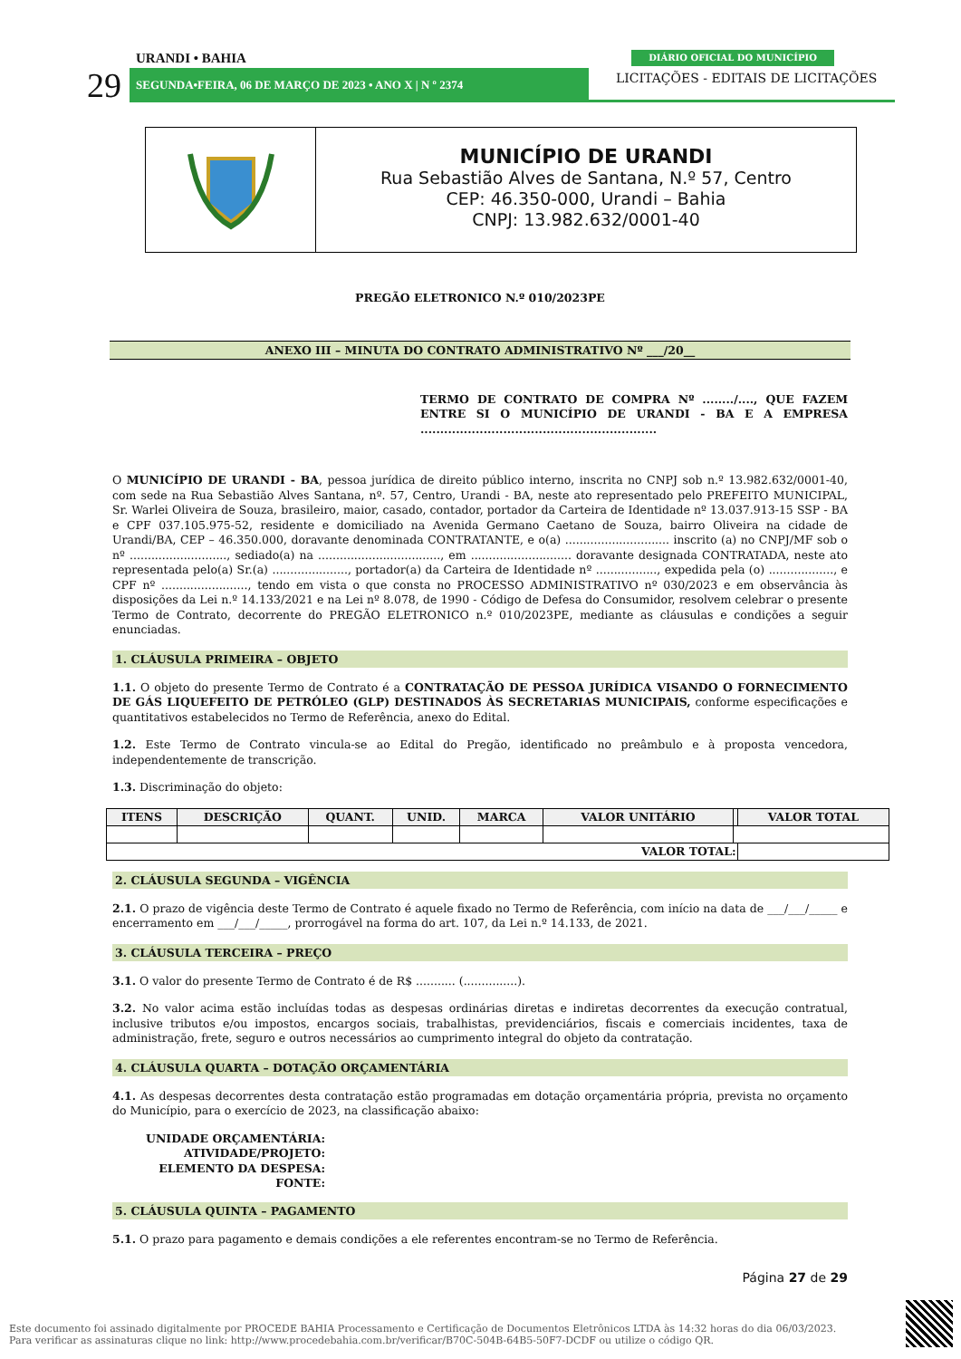URANDI • BAHIA
29 SEGUNDA•FEIRA, 06 DE MARÇO DE 2023 • ANO X | N º 2374
DIÁRIO OFICIAL DO MUNICÍPIO
LICITAÇÕES - EDITAIS DE LICITAÇÕES
MUNICÍPIO DE URANDI
Rua Sebastião Alves de Santana, N.º 57, Centro
CEP: 46.350-000, Urandi – Bahia
CNPJ: 13.982.632/0001-40
PREGÃO ELETRONICO N.º 010/2023PE
ANEXO III – MINUTA DO CONTRATO ADMINISTRATIVO Nº ___/20__
TERMO DE CONTRATO DE COMPRA Nº ......../...., QUE FAZEM ENTRE SI O MUNICÍPIO DE URANDI - BA E A EMPRESA ............................................................
O MUNICÍPIO DE URANDI - BA, pessoa jurídica de direito público interno, inscrita no CNPJ sob n.º 13.982.632/0001-40, com sede na Rua Sebastião Alves Santana, nº. 57, Centro, Urandi - BA, neste ato representado pelo PREFEITO MUNICIPAL, Sr. Warlei Oliveira de Souza, brasileiro, maior, casado, contador, portador da Carteira de Identidade nº 13.037.913-15 SSP - BA e CPF 037.105.975-52, residente e domiciliado na Avenida Germano Caetano de Souza, bairro Oliveira na cidade de Urandi/BA, CEP – 46.350.000, doravante denominada CONTRATANTE, e o(a) ............................. inscrito (a) no CNPJ/MF sob o nº ..........................., sediado(a) na .................................., em ............................ doravante designada CONTRATADA, neste ato representada pelo(a) Sr.(a) ....................., portador(a) da Carteira de Identidade nº ................., expedida pela (o) .................., e CPF nº ........................, tendo em vista o que consta no PROCESSO ADMINISTRATIVO nº 030/2023 e em observância às disposições da Lei n.º 14.133/2021 e na Lei nº 8.078, de 1990 - Código de Defesa do Consumidor, resolvem celebrar o presente Termo de Contrato, decorrente do PREGÃO ELETRONICO n.º 010/2023PE, mediante as cláusulas e condições a seguir enunciadas.
1. CLÁUSULA PRIMEIRA – OBJETO
1.1. O objeto do presente Termo de Contrato é a CONTRATAÇÃO DE PESSOA JURÍDICA VISANDO O FORNECIMENTO DE GÁS LIQUEFEITO DE PETRÓLEO (GLP) DESTINADOS ÀS SECRETARIAS MUNICIPAIS, conforme especificações e quantitativos estabelecidos no Termo de Referência, anexo do Edital.
1.2. Este Termo de Contrato vincula-se ao Edital do Pregão, identificado no preâmbulo e à proposta vencedora, independentemente de transcrição.
1.3. Discriminação do objeto:
| ITENS | DESCRIÇÃO | QUANT. | UNID. | MARCA | VALOR UNITÁRIO | | VALOR TOTAL |
| --- | --- | --- | --- | --- | --- | --- | --- |
| VALOR TOTAL: | | | | | | | |
2. CLÁUSULA SEGUNDA – VIGÊNCIA
2.1. O prazo de vigência deste Termo de Contrato é aquele fixado no Termo de Referência, com início na data de ___/___/_____ e encerramento em ___/___/_____, prorrogável na forma do art. 107, da Lei n.º 14.133, de 2021.
3. CLÁUSULA TERCEIRA – PREÇO
3.1. O valor do presente Termo de Contrato é de R$ ........... (...............).
3.2. No valor acima estão incluídas todas as despesas ordinárias diretas e indiretas decorrentes da execução contratual, inclusive tributos e/ou impostos, encargos sociais, trabalhistas, previdenciários, fiscais e comerciais incidentes, taxa de administração, frete, seguro e outros necessários ao cumprimento integral do objeto da contratação.
4. CLÁUSULA QUARTA – DOTAÇÃO ORÇAMENTÁRIA
4.1. As despesas decorrentes desta contratação estão programadas em dotação orçamentária própria, prevista no orçamento do Município, para o exercício de 2023, na classificação abaixo:
UNIDADE ORÇAMENTÁRIA:
ATIVIDADE/PROJETO:
ELEMENTO DA DESPESA:
FONTE:
5. CLÁUSULA QUINTA – PAGAMENTO
5.1. O prazo para pagamento e demais condições a ele referentes encontram-se no Termo de Referência.
Página 27 de 29
Este documento foi assinado digitalmente por PROCEDE BAHIA Processamento e Certificação de Documentos Eletrônicos LTDA às 14:32 horas do dia 06/03/2023.
Para verificar as assinaturas clique no link: http://www.procedebahia.com.br/verificar/B70C-504B-64B5-50F7-DCDF ou utilize o código QR.